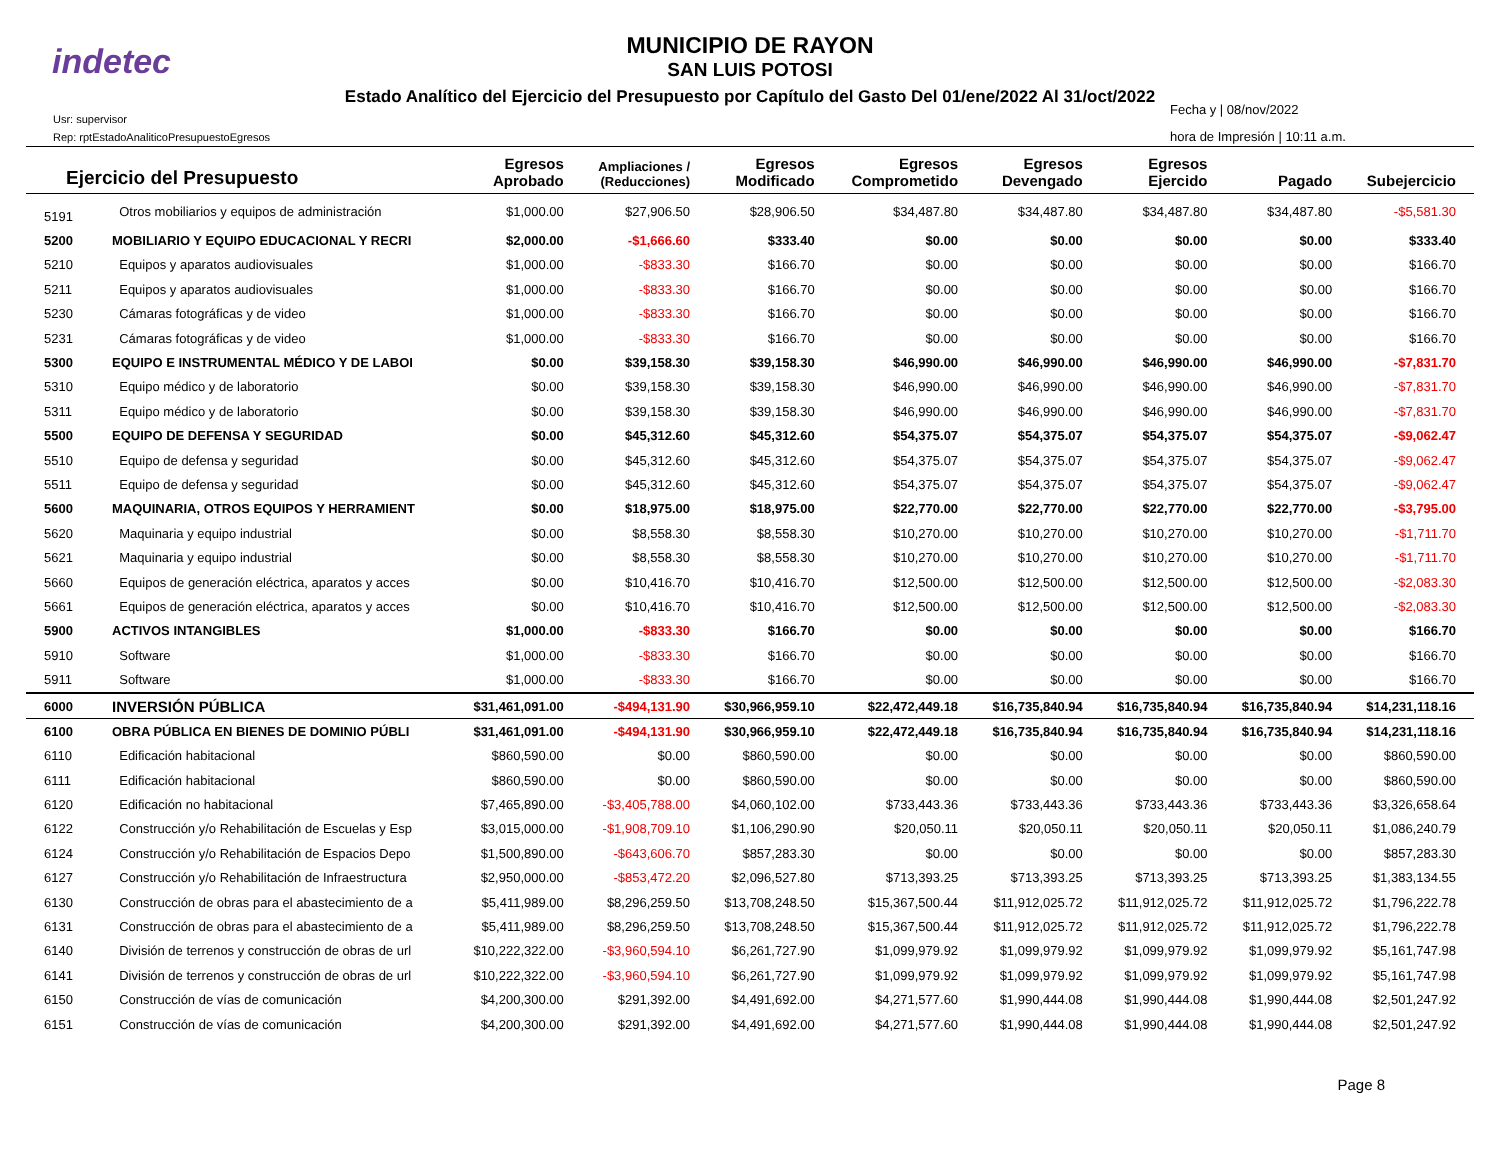indetec
MUNICIPIO DE RAYON
SAN LUIS POTOSI
Estado Analítico del Ejercicio del Presupuesto por Capítulo del Gasto Del 01/ene/2022 Al 31/oct/2022
Usr: supervisor
Rep: rptEstadoAnaliticoPresupuestoEgresos
Fecha y | 08/nov/2022
hora de Impresión | 10:11 a.m.
| Ejercicio del Presupuesto | | Egresos Aprobado | Ampliaciones / (Reducciones) | Egresos Modificado | Egresos Comprometido | Egresos Devengado | Egresos Ejercido | Pagado | Subejercicio |
| --- | --- | --- | --- | --- | --- | --- | --- | --- | --- |
| 5191 | Otros mobiliarios y equipos de administración | $1,000.00 | $27,906.50 | $28,906.50 | $34,487.80 | $34,487.80 | $34,487.80 | $34,487.80 | -$5,581.30 |
| 5200 | MOBILIARIO Y EQUIPO EDUCACIONAL Y RECRI | $2,000.00 | -$1,666.60 | $333.40 | $0.00 | $0.00 | $0.00 | $0.00 | $333.40 |
| 5210 | Equipos y aparatos audiovisuales | $1,000.00 | -$833.30 | $166.70 | $0.00 | $0.00 | $0.00 | $0.00 | $166.70 |
| 5211 | Equipos y aparatos audiovisuales | $1,000.00 | -$833.30 | $166.70 | $0.00 | $0.00 | $0.00 | $0.00 | $166.70 |
| 5230 | Cámaras fotográficas y de video | $1,000.00 | -$833.30 | $166.70 | $0.00 | $0.00 | $0.00 | $0.00 | $166.70 |
| 5231 | Cámaras fotográficas y de video | $1,000.00 | -$833.30 | $166.70 | $0.00 | $0.00 | $0.00 | $0.00 | $166.70 |
| 5300 | EQUIPO E INSTRUMENTAL MÉDICO Y DE LABOI | $0.00 | $39,158.30 | $39,158.30 | $46,990.00 | $46,990.00 | $46,990.00 | $46,990.00 | -$7,831.70 |
| 5310 | Equipo médico y de laboratorio | $0.00 | $39,158.30 | $39,158.30 | $46,990.00 | $46,990.00 | $46,990.00 | $46,990.00 | -$7,831.70 |
| 5311 | Equipo médico y de laboratorio | $0.00 | $39,158.30 | $39,158.30 | $46,990.00 | $46,990.00 | $46,990.00 | $46,990.00 | -$7,831.70 |
| 5500 | EQUIPO DE DEFENSA Y SEGURIDAD | $0.00 | $45,312.60 | $45,312.60 | $54,375.07 | $54,375.07 | $54,375.07 | $54,375.07 | -$9,062.47 |
| 5510 | Equipo de defensa y seguridad | $0.00 | $45,312.60 | $45,312.60 | $54,375.07 | $54,375.07 | $54,375.07 | $54,375.07 | -$9,062.47 |
| 5511 | Equipo de defensa y seguridad | $0.00 | $45,312.60 | $45,312.60 | $54,375.07 | $54,375.07 | $54,375.07 | $54,375.07 | -$9,062.47 |
| 5600 | MAQUINARIA, OTROS EQUIPOS Y HERRAMIENT | $0.00 | $18,975.00 | $18,975.00 | $22,770.00 | $22,770.00 | $22,770.00 | $22,770.00 | -$3,795.00 |
| 5620 | Maquinaria y equipo industrial | $0.00 | $8,558.30 | $8,558.30 | $10,270.00 | $10,270.00 | $10,270.00 | $10,270.00 | -$1,711.70 |
| 5621 | Maquinaria y equipo industrial | $0.00 | $8,558.30 | $8,558.30 | $10,270.00 | $10,270.00 | $10,270.00 | $10,270.00 | -$1,711.70 |
| 5660 | Equipos de generación eléctrica, aparatos y acces | $0.00 | $10,416.70 | $10,416.70 | $12,500.00 | $12,500.00 | $12,500.00 | $12,500.00 | -$2,083.30 |
| 5661 | Equipos de generación eléctrica, aparatos y acces | $0.00 | $10,416.70 | $10,416.70 | $12,500.00 | $12,500.00 | $12,500.00 | $12,500.00 | -$2,083.30 |
| 5900 | ACTIVOS INTANGIBLES | $1,000.00 | -$833.30 | $166.70 | $0.00 | $0.00 | $0.00 | $0.00 | $166.70 |
| 5910 | Software | $1,000.00 | -$833.30 | $166.70 | $0.00 | $0.00 | $0.00 | $0.00 | $166.70 |
| 5911 | Software | $1,000.00 | -$833.30 | $166.70 | $0.00 | $0.00 | $0.00 | $0.00 | $166.70 |
| 6000 | INVERSIÓN PÚBLICA | $31,461,091.00 | -$494,131.90 | $30,966,959.10 | $22,472,449.18 | $16,735,840.94 | $16,735,840.94 | $16,735,840.94 | $14,231,118.16 |
| 6100 | OBRA PÚBLICA EN BIENES DE DOMINIO PÚBLI | $31,461,091.00 | -$494,131.90 | $30,966,959.10 | $22,472,449.18 | $16,735,840.94 | $16,735,840.94 | $16,735,840.94 | $14,231,118.16 |
| 6110 | Edificación habitacional | $860,590.00 | $0.00 | $860,590.00 | $0.00 | $0.00 | $0.00 | $0.00 | $860,590.00 |
| 6111 | Edificación habitacional | $860,590.00 | $0.00 | $860,590.00 | $0.00 | $0.00 | $0.00 | $0.00 | $860,590.00 |
| 6120 | Edificación no habitacional | $7,465,890.00 | -$3,405,788.00 | $4,060,102.00 | $733,443.36 | $733,443.36 | $733,443.36 | $733,443.36 | $3,326,658.64 |
| 6122 | Construcción y/o Rehabilitación de Escuelas y Esp | $3,015,000.00 | -$1,908,709.10 | $1,106,290.90 | $20,050.11 | $20,050.11 | $20,050.11 | $20,050.11 | $1,086,240.79 |
| 6124 | Construcción y/o Rehabilitación de Espacios Depo | $1,500,890.00 | -$643,606.70 | $857,283.30 | $0.00 | $0.00 | $0.00 | $0.00 | $857,283.30 |
| 6127 | Construcción y/o Rehabilitación de Infraestructura | $2,950,000.00 | -$853,472.20 | $2,096,527.80 | $713,393.25 | $713,393.25 | $713,393.25 | $713,393.25 | $1,383,134.55 |
| 6130 | Construcción de obras para el abastecimiento de a | $5,411,989.00 | $8,296,259.50 | $13,708,248.50 | $15,367,500.44 | $11,912,025.72 | $11,912,025.72 | $11,912,025.72 | $1,796,222.78 |
| 6131 | Construcción de obras para el abastecimiento de a | $5,411,989.00 | $8,296,259.50 | $13,708,248.50 | $15,367,500.44 | $11,912,025.72 | $11,912,025.72 | $11,912,025.72 | $1,796,222.78 |
| 6140 | División de terrenos y construcción de obras de url | $10,222,322.00 | -$3,960,594.10 | $6,261,727.90 | $1,099,979.92 | $1,099,979.92 | $1,099,979.92 | $1,099,979.92 | $5,161,747.98 |
| 6141 | División de terrenos y construcción de obras de url | $10,222,322.00 | -$3,960,594.10 | $6,261,727.90 | $1,099,979.92 | $1,099,979.92 | $1,099,979.92 | $1,099,979.92 | $5,161,747.98 |
| 6150 | Construcción de vías de comunicación | $4,200,300.00 | $291,392.00 | $4,491,692.00 | $4,271,577.60 | $1,990,444.08 | $1,990,444.08 | $1,990,444.08 | $2,501,247.92 |
| 6151 | Construcción de vías de comunicación | $4,200,300.00 | $291,392.00 | $4,491,692.00 | $4,271,577.60 | $1,990,444.08 | $1,990,444.08 | $1,990,444.08 | $2,501,247.92 |
Page 8